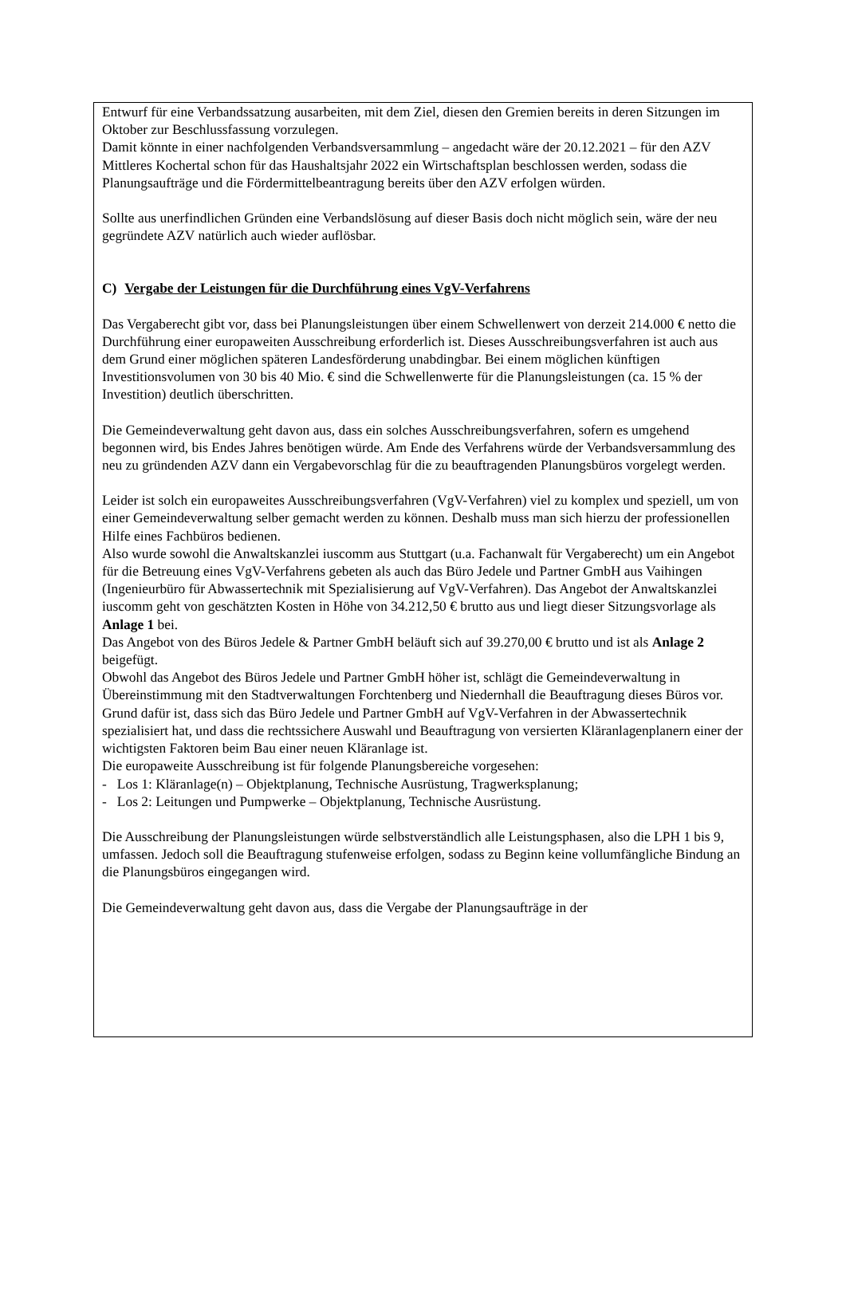Entwurf für eine Verbandssatzung ausarbeiten, mit dem Ziel, diesen den Gremien bereits in deren Sitzungen im Oktober zur Beschlussfassung vorzulegen.
Damit könnte in einer nachfolgenden Verbandsversammlung – angedacht wäre der 20.12.2021 – für den AZV Mittleres Kochertal schon für das Haushaltsjahr 2022 ein Wirtschaftsplan beschlossen werden, sodass die Planungsaufträge und die Fördermittelbeantragung bereits über den AZV erfolgen würden.
Sollte aus unerfindlichen Gründen eine Verbandslösung auf dieser Basis doch nicht möglich sein, wäre der neu gegründete AZV natürlich auch wieder auflösbar.
C) Vergabe der Leistungen für die Durchführung eines VgV-Verfahrens
Das Vergaberecht gibt vor, dass bei Planungsleistungen über einem Schwellenwert von derzeit 214.000 € netto die Durchführung einer europaweiten Ausschreibung erforderlich ist. Dieses Ausschreibungsverfahren ist auch aus dem Grund einer möglichen späteren Landesförderung unabdingbar. Bei einem möglichen künftigen Investitionsvolumen von 30 bis 40 Mio. € sind die Schwellenwerte für die Planungsleistungen (ca. 15 % der Investition) deutlich überschritten.
Die Gemeindeverwaltung geht davon aus, dass ein solches Ausschreibungsverfahren, sofern es umgehend begonnen wird, bis Endes Jahres benötigen würde. Am Ende des Verfahrens würde der Verbandsversammlung des neu zu gründenden AZV dann ein Vergabevorschlag für die zu beauftragenden Planungsbüros vorgelegt werden.
Leider ist solch ein europaweites Ausschreibungsverfahren (VgV-Verfahren) viel zu komplex und speziell, um von einer Gemeindeverwaltung selber gemacht werden zu können. Deshalb muss man sich hierzu der professionellen Hilfe eines Fachbüros bedienen.
Also wurde sowohl die Anwaltskanzlei iuscomm aus Stuttgart (u.a. Fachanwalt für Vergaberecht) um ein Angebot für die Betreuung eines VgV-Verfahrens gebeten als auch das Büro Jedele und Partner GmbH aus Vaihingen (Ingenieurbüro für Abwassertechnik mit Spezialisierung auf VgV-Verfahren). Das Angebot der Anwaltskanzlei iuscomm geht von geschätzten Kosten in Höhe von 34.212,50 € brutto aus und liegt dieser Sitzungsvorlage als Anlage 1 bei.
Das Angebot von des Büros Jedele & Partner GmbH beläuft sich auf 39.270,00 € brutto und ist als Anlage 2 beigefügt.
Obwohl das Angebot des Büros Jedele und Partner GmbH höher ist, schlägt die Gemeindeverwaltung in Übereinstimmung mit den Stadtverwaltungen Forchtenberg und Niedernhall die Beauftragung dieses Büros vor. Grund dafür ist, dass sich das Büro Jedele und Partner GmbH auf VgV-Verfahren in der Abwassertechnik spezialisiert hat, und dass die rechtssichere Auswahl und Beauftragung von versierten Kläranlagenplanern einer der wichtigsten Faktoren beim Bau einer neuen Kläranlage ist.
Die europaweite Ausschreibung ist für folgende Planungsbereiche vorgesehen:
- Los 1: Kläranlage(n) – Objektplanung, Technische Ausrüstung, Tragwerksplanung;
- Los 2: Leitungen und Pumpwerke – Objektplanung, Technische Ausrüstung.
Die Ausschreibung der Planungsleistungen würde selbstverständlich alle Leistungsphasen, also die LPH 1 bis 9, umfassen. Jedoch soll die Beauftragung stufenweise erfolgen, sodass zu Beginn keine vollumfängliche Bindung an die Planungsbüros eingegangen wird.
Die Gemeindeverwaltung geht davon aus, dass die Vergabe der Planungsaufträge in der